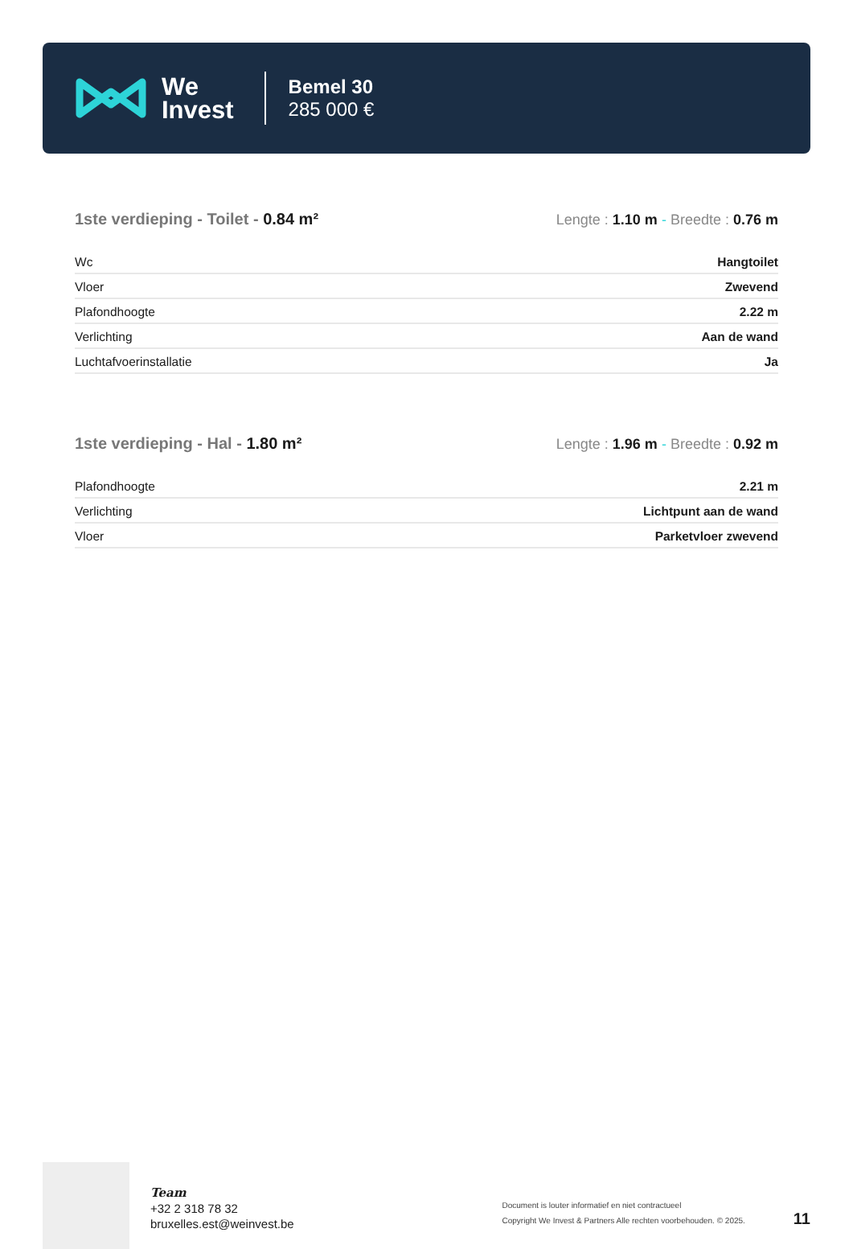We
Invest
Bemel 30
285 000 €
1ste verdieping - Toilet - 0.84 m²
Lengte : 1.10 m - Breedte : 0.76 m
| Wc | Hangtoilet |
| Vloer | Zwevend |
| Plafondhoogte | 2.22 m |
| Verlichting | Aan de wand |
| Luchtafvoerinstallatie | Ja |
1ste verdieping - Hal - 1.80 m²
Lengte : 1.96 m - Breedte : 0.92 m
| Plafondhoogte | 2.21 m |
| Verlichting | Lichtpunt aan de wand |
| Vloer | Parketvloer zwevend |
Team
+32 2 318 78 32
bruxelles.est@weinvest.be
Document is louter informatief en niet contractueel
Copyright We Invest & Partners Alle rechten voorbehouden. © 2025.
11